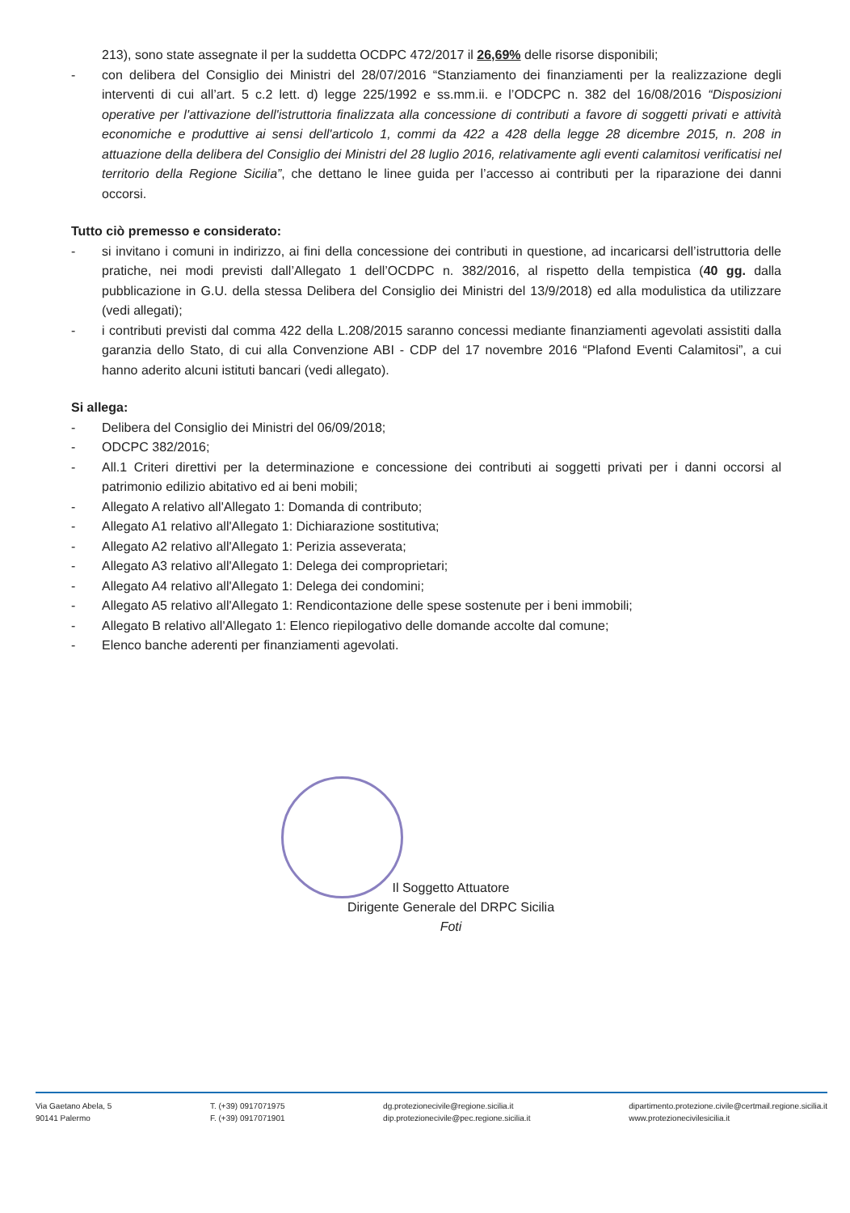213), sono state assegnate il per la suddetta OCDPC 472/2017 il 26,69% delle risorse disponibili;
- con delibera del Consiglio dei Ministri del 28/07/2016 “Stanziamento dei finanziamenti per la realizzazione degli interventi di cui all’art. 5 c.2 lett. d) legge 225/1992 e ss.mm.ii. e l’ODCPC n. 382 del 16/08/2016 “Disposizioni operative per l'attivazione dell'istruttoria finalizzata alla concessione di contributi a favore di soggetti privati e attività economiche e produttive ai sensi dell'articolo 1, commi da 422 a 428 della legge 28 dicembre 2015, n. 208 in attuazione della delibera del Consiglio dei Ministri del 28 luglio 2016, relativamente agli eventi calamitosi verificatisi nel territorio della Regione Sicilia”, che dettano le linee guida per l’accesso ai contributi per la riparazione dei danni occorsi.
Tutto ciò premesso e considerato:
- si invitano i comuni in indirizzo, ai fini della concessione dei contributi in questione, ad incaricarsi dell’istruttoria delle pratiche, nei modi previsti dall’Allegato 1 dell’OCDPC n. 382/2016, al rispetto della tempistica (40 gg. dalla pubblicazione in G.U. della stessa Delibera del Consiglio dei Ministri del 13/9/2018) ed alla modulistica da utilizzare (vedi allegati);
- i contributi previsti dal comma 422 della L.208/2015 saranno concessi mediante finanziamenti agevolati assistiti dalla garanzia dello Stato, di cui alla Convenzione ABI - CDP del 17 novembre 2016 “Plafond Eventi Calamitosi”, a cui hanno aderito alcuni istituti bancari (vedi allegato).
Si allega:
- Delibera del Consiglio dei Ministri del 06/09/2018;
- ODCPC 382/2016;
- All.1 Criteri direttivi per la determinazione e concessione dei contributi ai soggetti privati per i danni occorsi al patrimonio edilizio abitativo ed ai beni mobili;
- Allegato A relativo all'Allegato 1: Domanda di contributo;
- Allegato A1 relativo all'Allegato 1: Dichiarazione sostitutiva;
- Allegato A2 relativo all'Allegato 1: Perizia asseverata;
- Allegato A3 relativo all'Allegato 1: Delega dei comproprietari;
- Allegato A4 relativo all'Allegato 1: Delega dei condomini;
- Allegato A5 relativo all'Allegato 1: Rendicontazione delle spese sostenute per i beni immobili;
- Allegato B relativo all'Allegato 1: Elenco riepilogativo delle domande accolte dal comune;
- Elenco banche aderenti per finanziamenti agevolati.
Il Soggetto Attuatore
Dirigente Generale del DRPC Sicilia
Foti
Via Gaetano Abela, 5
90141 Palermo
T. (+39) 0917071975
F. (+39) 0917071901
dg.protezionecivile@regione.sicilia.it
dip.protezionecivile@pec.regione.sicilia.it
dipartimento.protezione.civile@certmail.regione.sicilia.it
www.protezionecivilesicilia.it